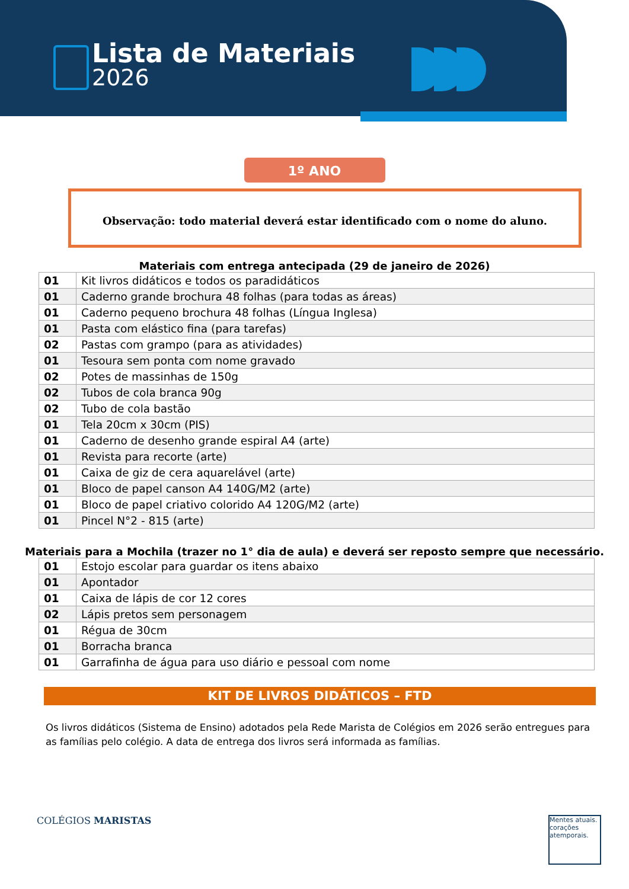Lista de Materiais
2026
1º ANO
Observação: todo material deverá estar identificado com o nome do aluno.
Materiais com entrega antecipada (29 de janeiro de 2026)
| 01 | Kit livros didáticos e todos os paradidáticos |
| 01 | Caderno grande brochura 48 folhas (para todas as áreas) |
| 01 | Caderno pequeno brochura 48 folhas (Língua Inglesa) |
| 01 | Pasta com elástico fina (para tarefas) |
| 02 | Pastas com grampo (para as atividades) |
| 01 | Tesoura sem ponta com nome gravado |
| 02 | Potes de massinhas de 150g |
| 02 | Tubos de cola branca 90g |
| 02 | Tubo de cola bastão |
| 01 | Tela 20cm x 30cm (PIS) |
| 01 | Caderno de desenho grande espiral A4 (arte) |
| 01 | Revista para recorte (arte) |
| 01 | Caixa de giz de cera aquarelável (arte) |
| 01 | Bloco de papel canson A4 140G/M2 (arte) |
| 01 | Bloco de papel criativo colorido A4 120G/M2 (arte) |
| 01 | Pincel N°2 - 815 (arte) |
Materiais para a Mochila (trazer no 1° dia de aula) e deverá ser reposto sempre que necessário.
| 01 | Estojo escolar para guardar os itens abaixo |
| 01 | Apontador |
| 01 | Caixa de lápis de cor 12 cores |
| 02 | Lápis pretos sem personagem |
| 01 | Régua de 30cm |
| 01 | Borracha branca |
| 01 | Garrafinha de água para uso diário e pessoal com nome |
KIT DE LIVROS DIDÁTICOS – FTD
Os livros didáticos (Sistema de Ensino) adotados pela Rede Marista de Colégios em 2026 serão entregues para as famílias pelo colégio. A data de entrega dos livros será informada as famílias.
COLÉGIOS MARISTAS
Mentes atuais. corações atemporais.